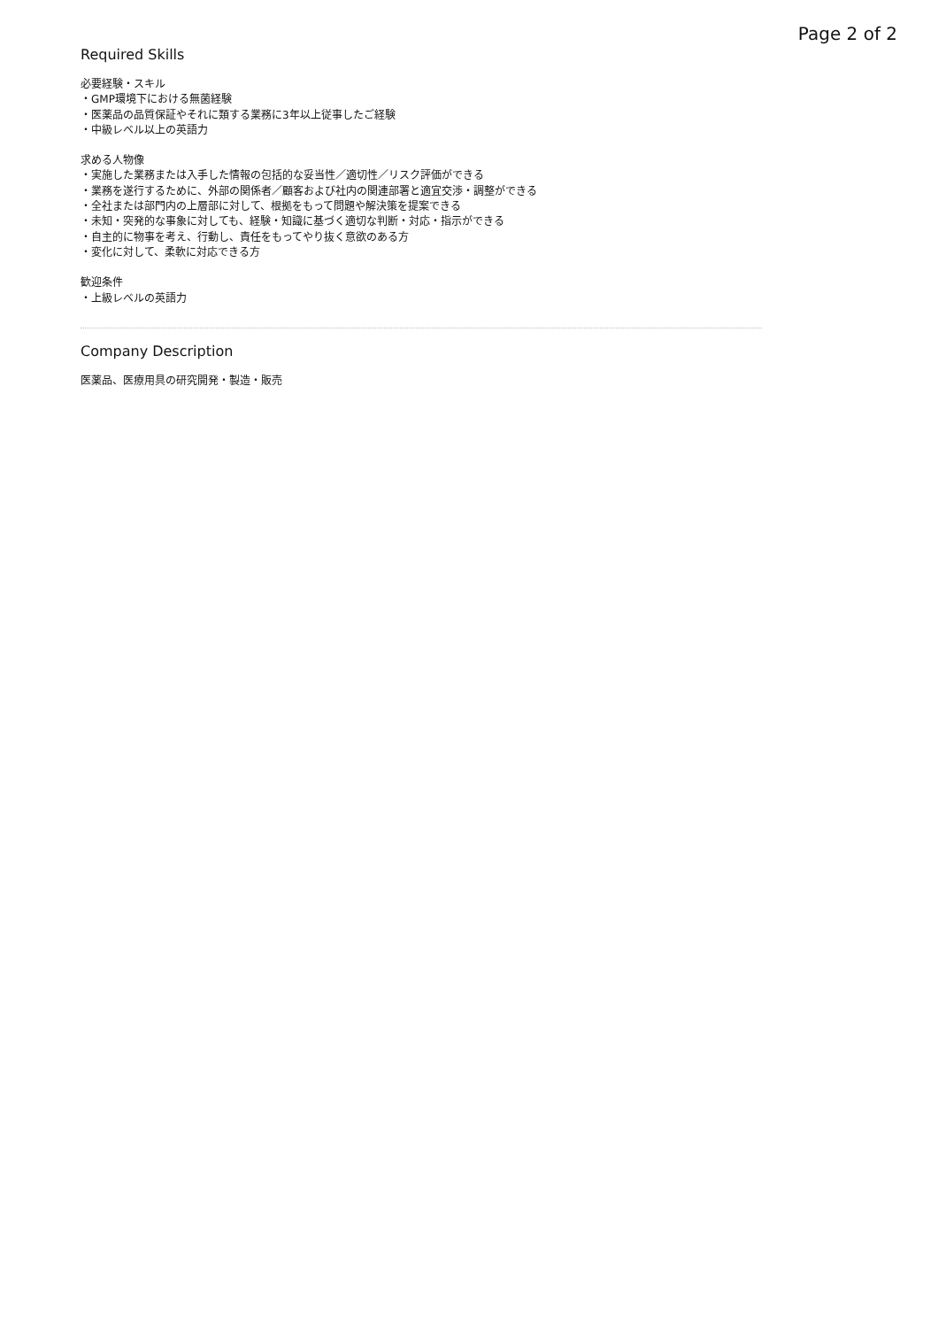Page 2 of 2
Required Skills
必要経験・スキル
・GMP環境下における無菌経験
・医薬品の品質保証やそれに類する業務に3年以上従事したご経験
・中級レベル以上の英語力
求める人物像
・実施した業務または入手した情報の包括的な妥当性／適切性／リスク評価ができる
・業務を遂行するために、外部の関係者／顧客および社内の関連部署と適宜交渉・調整ができる
・全社または部門内の上層部に対して、根拠をもって問題や解決策を提案できる
・未知・突発的な事象に対しても、経験・知識に基づく適切な判断・対応・指示ができる
・自主的に物事を考え、行動し、責任をもってやり抜く意欲のある方
・変化に対して、柔軟に対応できる方
歓迎条件
・上級レベルの英語力
Company Description
医薬品、医療用具の研究開発・製造・販売